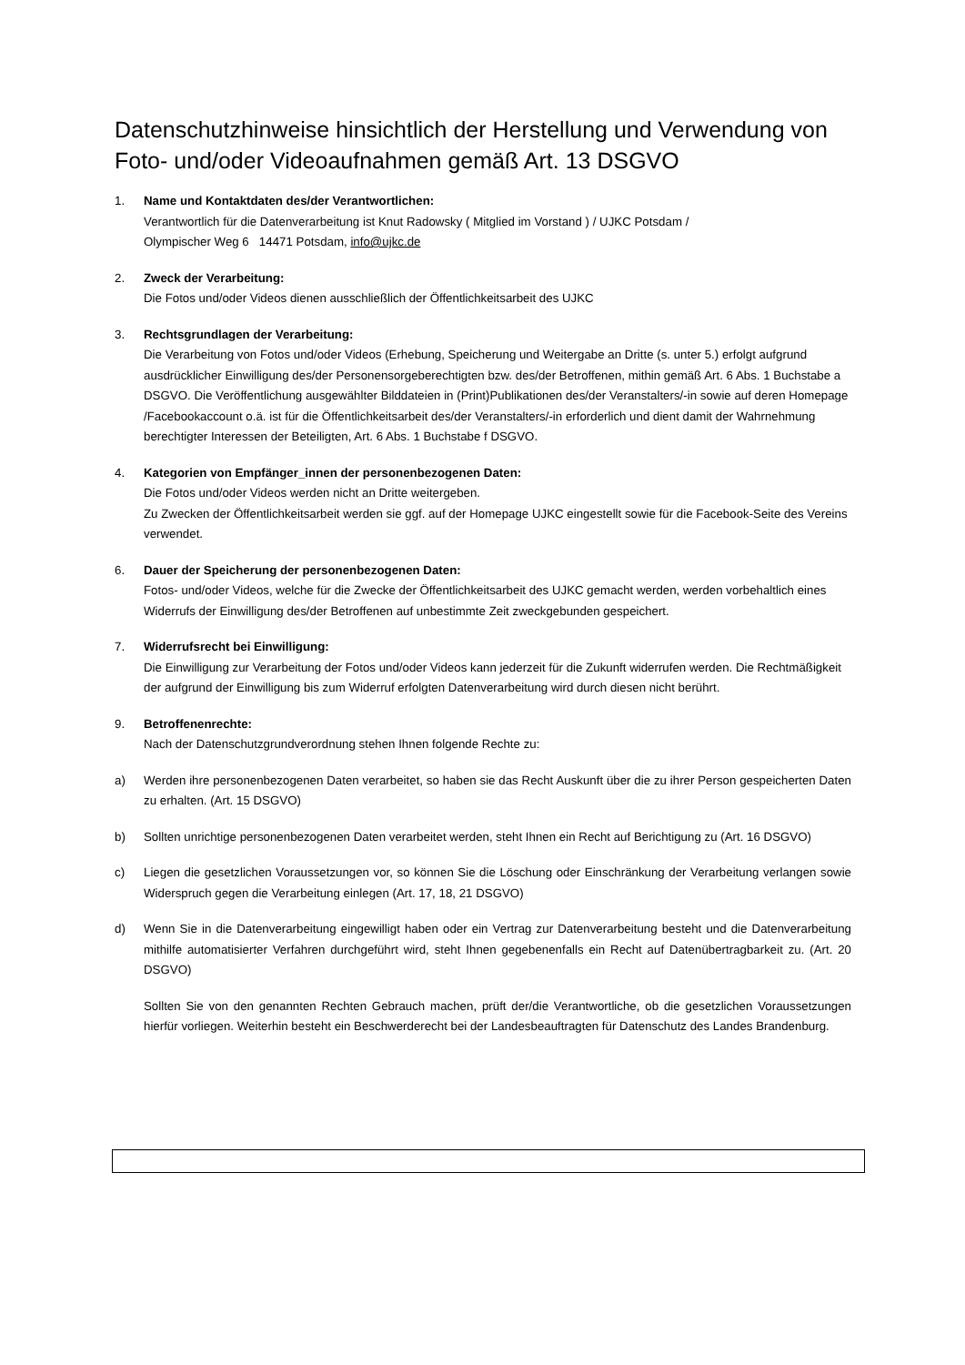Datenschutzhinweise hinsichtlich der Herstellung und Verwendung von Foto- und/oder Videoaufnahmen gemäß Art. 13 DSGVO
1. Name und Kontaktdaten des/der Verantwortlichen:
Verantwortlich für die Datenverarbeitung ist Knut Radowsky ( Mitglied im Vorstand ) / UJKC Potsdam /
Olympischer Weg 6 14471 Potsdam, info@ujkc.de
2. Zweck der Verarbeitung:
Die Fotos und/oder Videos dienen ausschließlich der Öffentlichkeitsarbeit des UJKC
3. Rechtsgrundlagen der Verarbeitung:
Die Verarbeitung von Fotos und/oder Videos (Erhebung, Speicherung und Weitergabe an Dritte (s. unter 5.) erfolgt aufgrund ausdrücklicher Einwilligung des/der Personensorgeberechtigten bzw. des/der Betroffenen, mithin gemäß Art. 6 Abs. 1 Buchstabe a DSGVO. Die Veröffentlichung ausgewählter Bilddateien in (Print)Publikationen des/der Veranstalters/-in sowie auf deren Homepage /Facebookaccount o.ä. ist für die Öffentlichkeitsarbeit des/der Veranstalters/-in erforderlich und dient damit der Wahrnehmung berechtigter Interessen der Beteiligten, Art. 6 Abs. 1 Buchstabe f DSGVO.
4. Kategorien von Empfänger_innen der personenbezogenen Daten:
Die Fotos und/oder Videos werden nicht an Dritte weitergeben.
Zu Zwecken der Öffentlichkeitsarbeit werden sie ggf. auf der Homepage UJKC eingestellt sowie für die Facebook-Seite des Vereins verwendet.
6. Dauer der Speicherung der personenbezogenen Daten:
Fotos- und/oder Videos, welche für die Zwecke der Öffentlichkeitsarbeit des UJKC gemacht werden, werden vorbehaltlich eines Widerrufs der Einwilligung des/der Betroffenen auf unbestimmte Zeit zweckgebunden gespeichert.
7. Widerrufsrecht bei Einwilligung:
Die Einwilligung zur Verarbeitung der Fotos und/oder Videos kann jederzeit für die Zukunft widerrufen werden. Die Rechtmäßigkeit der aufgrund der Einwilligung bis zum Widerruf erfolgten Datenverarbeitung wird durch diesen nicht berührt.
9. Betroffenenrechte:
Nach der Datenschutzgrundverordnung stehen Ihnen folgende Rechte zu:
a) Werden ihre personenbezogenen Daten verarbeitet, so haben sie das Recht Auskunft über die zu ihrer Person gespeicherten Daten zu erhalten. (Art. 15 DSGVO)
b) Sollten unrichtige personenbezogenen Daten verarbeitet werden, steht Ihnen ein Recht auf Berichtigung zu (Art. 16 DSGVO)
c) Liegen die gesetzlichen Voraussetzungen vor, so können Sie die Löschung oder Einschränkung der Verarbeitung verlangen sowie Widerspruch gegen die Verarbeitung einlegen (Art. 17, 18, 21 DSGVO)
d) Wenn Sie in die Datenverarbeitung eingewilligt haben oder ein Vertrag zur Datenverarbeitung besteht und die Datenverarbeitung mithilfe automatisierter Verfahren durchgeführt wird, steht Ihnen gegebenenfalls ein Recht auf Datenübertragbarkeit zu. (Art. 20 DSGVO)
Sollten Sie von den genannten Rechten Gebrauch machen, prüft der/die Verantwortliche, ob die gesetzlichen Voraussetzungen hierfür vorliegen. Weiterhin besteht ein Beschwerderecht bei der Landesbeauftragten für Datenschutz des Landes Brandenburg.